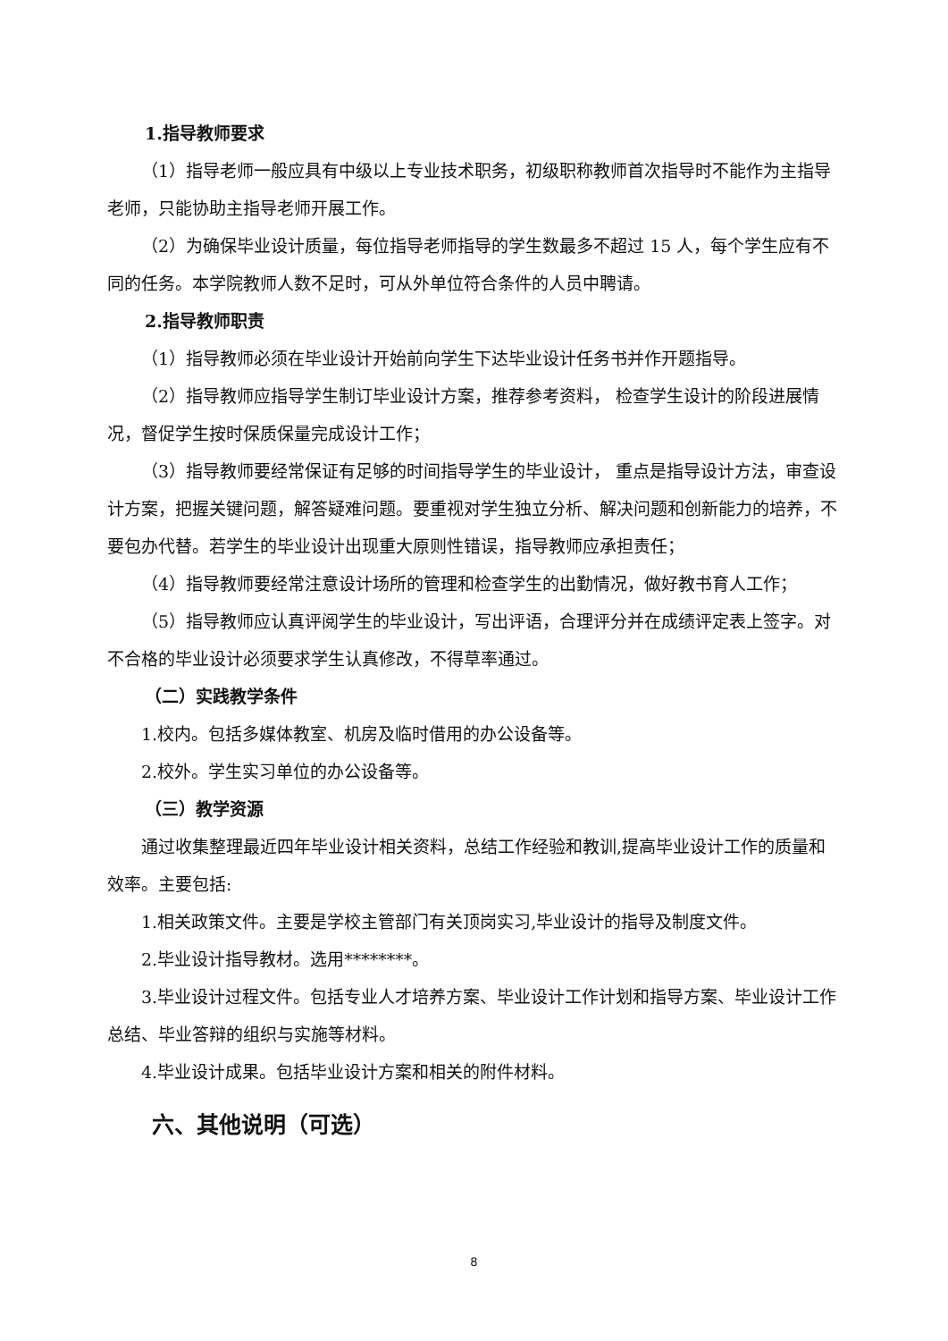1.指导教师要求
（1）指导老师一般应具有中级以上专业技术职务，初级职称教师首次指导时不能作为主指导老师，只能协助主指导老师开展工作。
（2）为确保毕业设计质量，每位指导老师指导的学生数最多不超过 15 人，每个学生应有不同的任务。本学院教师人数不足时，可从外单位符合条件的人员中聘请。
2.指导教师职责
（1）指导教师必须在毕业设计开始前向学生下达毕业设计任务书并作开题指导。
（2）指导教师应指导学生制订毕业设计方案，推荐参考资料， 检查学生设计的阶段进展情况，督促学生按时保质保量完成设计工作；
（3）指导教师要经常保证有足够的时间指导学生的毕业设计， 重点是指导设计方法，审查设计方案，把握关键问题，解答疑难问题。要重视对学生独立分析、解决问题和创新能力的培养，不要包办代替。若学生的毕业设计出现重大原则性错误，指导教师应承担责任；
（4）指导教师要经常注意设计场所的管理和检查学生的出勤情况，做好教书育人工作；
（5）指导教师应认真评阅学生的毕业设计，写出评语，合理评分并在成绩评定表上签字。对不合格的毕业设计必须要求学生认真修改，不得草率通过。
（二）实践教学条件
1.校内。包括多媒体教室、机房及临时借用的办公设备等。
2.校外。学生实习单位的办公设备等。
（三）教学资源
通过收集整理最近四年毕业设计相关资料，总结工作经验和教训,提高毕业设计工作的质量和效率。主要包括:
1.相关政策文件。主要是学校主管部门有关顶岗实习,毕业设计的指导及制度文件。
2.毕业设计指导教材。选用********。
3.毕业设计过程文件。包括专业人才培养方案、毕业设计工作计划和指导方案、毕业设计工作总结、毕业答辩的组织与实施等材料。
4.毕业设计成果。包括毕业设计方案和相关的附件材料。
六、其他说明（可选）
8